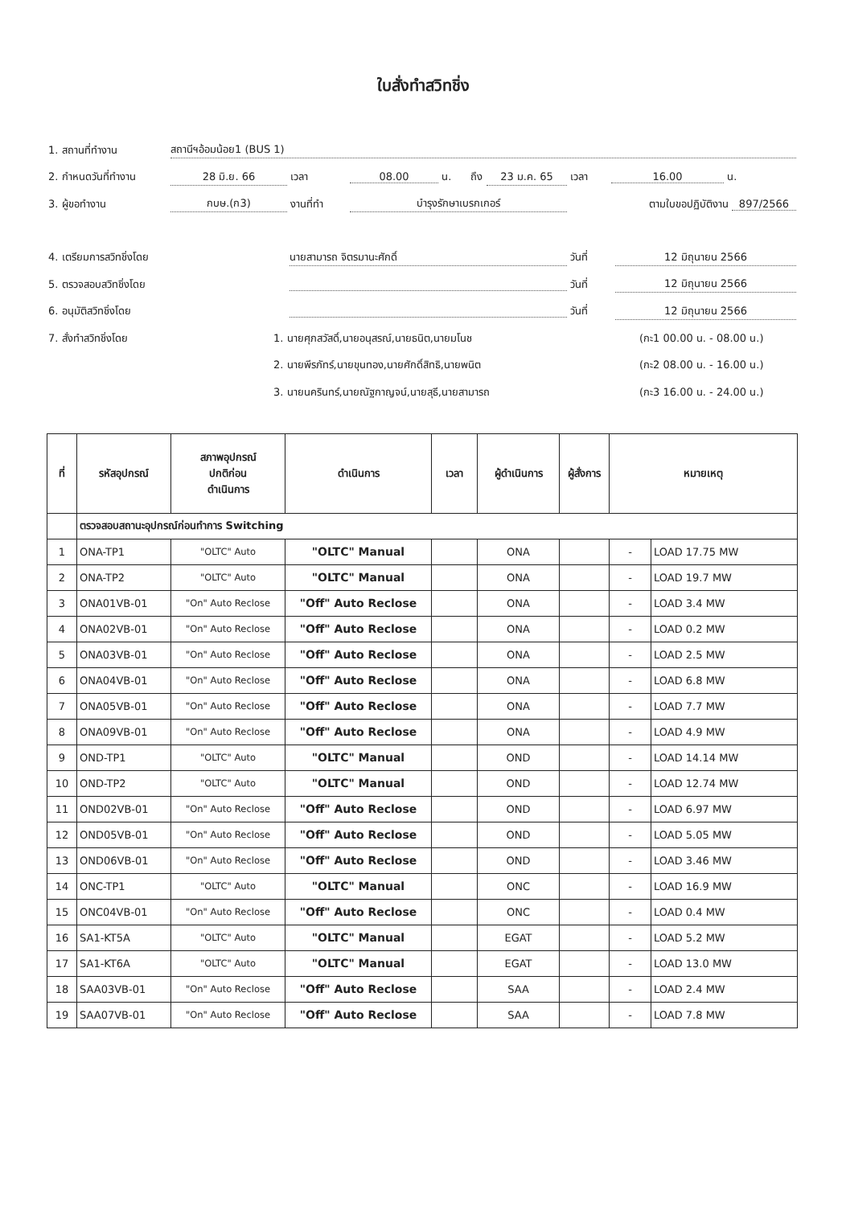ใบสั่งทำสวิทชิ่ง
1. สถานที่ทำงาน สถานีฯอ้อมน้อย1 (BUS 1)
2. กำหนดวันที่ทำงาน 28 มิ.ย. 66 เวลา 08.00 น. ถึง 23 ม.ค. 65 เวลา 16.00 น.
3. ผู้ขอทำงาน กบษ.(ก3) งานที่ทำ บำรุงรักษาเบรกเกอร์ ตามใบขอปฏิบัติงาน 897/2566
4. เตรียมการสวิทชิ่งโดย นายสามารถ จิตรมานะศักดิ์ วันที่ 12 มิถุนายน 2566
5. ตรวจสอบสวิทชิ่งโดย วันที่ 12 มิถุนายน 2566
6. อนุมัติสวิทชิ่งโดย วันที่ 12 มิถุนายน 2566
7. สั่งทำสวิทชิ่งโดย 1. นายศุภสวัสดิ์,นายอนุสรณ์,นายธนิต,นายมโนช (กะ1 00.00 น. - 08.00 น.)
2. นายพีรภัทร์,นายขุนทอง,นายศักดิ์สิทธิ,นายพนิต (กะ2 08.00 น. - 16.00 น.)
3. นายนครินทร์,นายณัฐกาญจน์,นายสุธี,นายสามารถ (กะ3 16.00 น. - 24.00 น.)
| ที่ | รหัสอุปกรณ์ | สภาพอุปกรณ์ ปกติก่อน ดำเนินการ | ดำเนินการ | เวลา | ผู้ดำเนินการ | ผู้สั่งการ | หมายเหตุ | |
| --- | --- | --- | --- | --- | --- | --- | --- | --- |
| | ตรวจสอบสถานะอุปกรณ์ก่อนทำการ Switching | | | | | | | |
| 1 | ONA-TP1 | "OLTC" Auto | "OLTC" Manual | | ONA | | - | LOAD 17.75 MW |
| 2 | ONA-TP2 | "OLTC" Auto | "OLTC" Manual | | ONA | | - | LOAD 19.7 MW |
| 3 | ONA01VB-01 | "On" Auto Reclose | "Off" Auto Reclose | | ONA | | - | LOAD 3.4 MW |
| 4 | ONA02VB-01 | "On" Auto Reclose | "Off" Auto Reclose | | ONA | | - | LOAD 0.2 MW |
| 5 | ONA03VB-01 | "On" Auto Reclose | "Off" Auto Reclose | | ONA | | - | LOAD 2.5 MW |
| 6 | ONA04VB-01 | "On" Auto Reclose | "Off" Auto Reclose | | ONA | | - | LOAD 6.8 MW |
| 7 | ONA05VB-01 | "On" Auto Reclose | "Off" Auto Reclose | | ONA | | - | LOAD 7.7 MW |
| 8 | ONA09VB-01 | "On" Auto Reclose | "Off" Auto Reclose | | ONA | | - | LOAD 4.9 MW |
| 9 | OND-TP1 | "OLTC" Auto | "OLTC" Manual | | OND | | - | LOAD 14.14 MW |
| 10 | OND-TP2 | "OLTC" Auto | "OLTC" Manual | | OND | | - | LOAD 12.74 MW |
| 11 | OND02VB-01 | "On" Auto Reclose | "Off" Auto Reclose | | OND | | - | LOAD 6.97 MW |
| 12 | OND05VB-01 | "On" Auto Reclose | "Off" Auto Reclose | | OND | | - | LOAD 5.05 MW |
| 13 | OND06VB-01 | "On" Auto Reclose | "Off" Auto Reclose | | OND | | - | LOAD 3.46 MW |
| 14 | ONC-TP1 | "OLTC" Auto | "OLTC" Manual | | ONC | | - | LOAD 16.9 MW |
| 15 | ONC04VB-01 | "On" Auto Reclose | "Off" Auto Reclose | | ONC | | - | LOAD 0.4 MW |
| 16 | SA1-KT5A | "OLTC" Auto | "OLTC" Manual | | EGAT | | - | LOAD 5.2 MW |
| 17 | SA1-KT6A | "OLTC" Auto | "OLTC" Manual | | EGAT | | - | LOAD 13.0 MW |
| 18 | SAA03VB-01 | "On" Auto Reclose | "Off" Auto Reclose | | SAA | | - | LOAD 2.4 MW |
| 19 | SAA07VB-01 | "On" Auto Reclose | "Off" Auto Reclose | | SAA | | - | LOAD 7.8 MW |